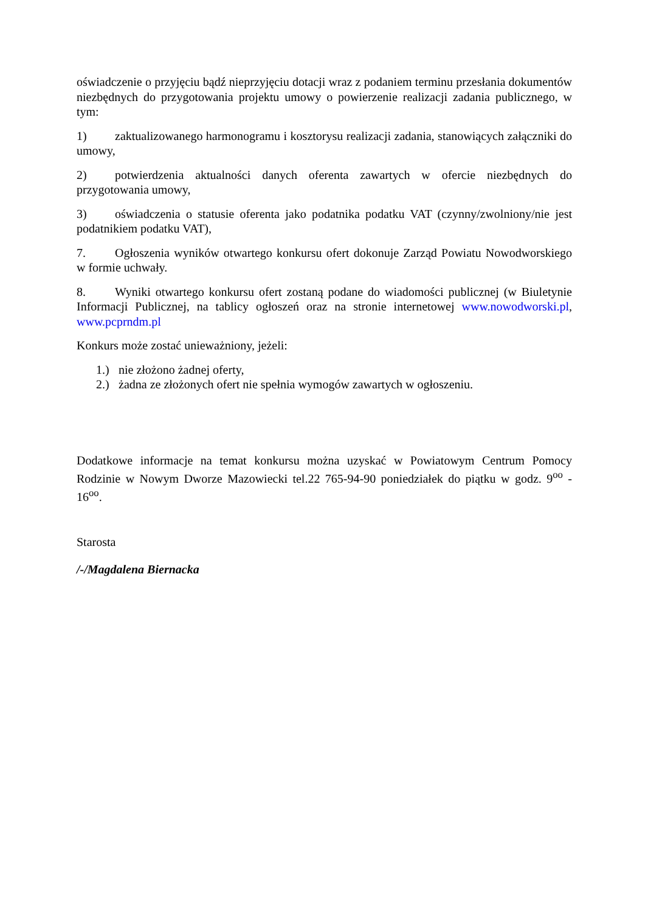oświadczenie o przyjęciu bądź nieprzyjęciu dotacji wraz z podaniem terminu przesłania dokumentów niezbędnych do przygotowania projektu umowy o powierzenie realizacji zadania publicznego, w tym:
1) zaktualizowanego harmonogramu i kosztorysu realizacji zadania, stanowiących załączniki do umowy,
2) potwierdzenia aktualności danych oferenta zawartych w ofercie niezbędnych do przygotowania umowy,
3) oświadczenia o statusie oferenta jako podatnika podatku VAT (czynny/zwolniony/nie jest podatnikiem podatku VAT),
7. Ogłoszenia wyników otwartego konkursu ofert dokonuje Zarząd Powiatu Nowodworskiego w formie uchwały.
8. Wyniki otwartego konkursu ofert zostaną podane do wiadomości publicznej (w Biuletynie Informacji Publicznej, na tablicy ogłoszeń oraz na stronie internetowej www.nowodworski.pl, www.pcprndm.pl
Konkurs może zostać unieważniony, jeżeli:
1.) nie złożono żadnej oferty,
2.) żadna ze złożonych ofert nie spełnia wymogów zawartych w ogłoszeniu.
Dodatkowe informacje na temat konkursu można uzyskać w Powiatowym Centrum Pomocy Rodzinie w Nowym Dworze Mazowiecki tel.22 765-94-90 poniedziałek do piątku w godz. 9<sup>oo</sup> - 16<sup>oo</sup>.
Starosta
/-/Magdalena Biernacka